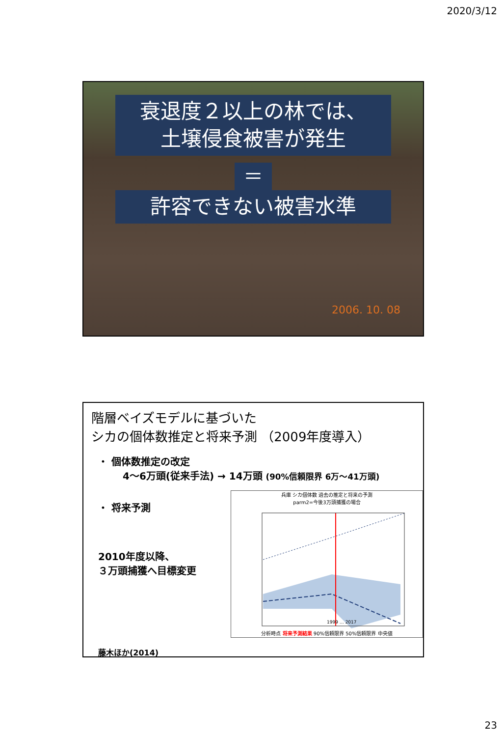2020/3/12
衰退度２以上の林では、
土壌侵食被害が発生
＝
許容できない被害水準
2006. 10. 08
階層ベイズモデルに基づいた
シカの個体数推定と将来予測 （2009年度導入）
・ 個体数推定の改定
4～6万頭(従来手法) → 14万頭 (90%信頼限界 6万～41万頭)
・ 将来予測
2010年度以降、
３万頭捕獲へ目標変更
藤木ほか(2014)
兵庫 シカ個体数 過去の推定と将来の予測
parm2=今後3万頭捕獲の場合
1999 … 2017
分析時点 将来予測結果 90%信頼限界 50%信頼限界 中央値
23